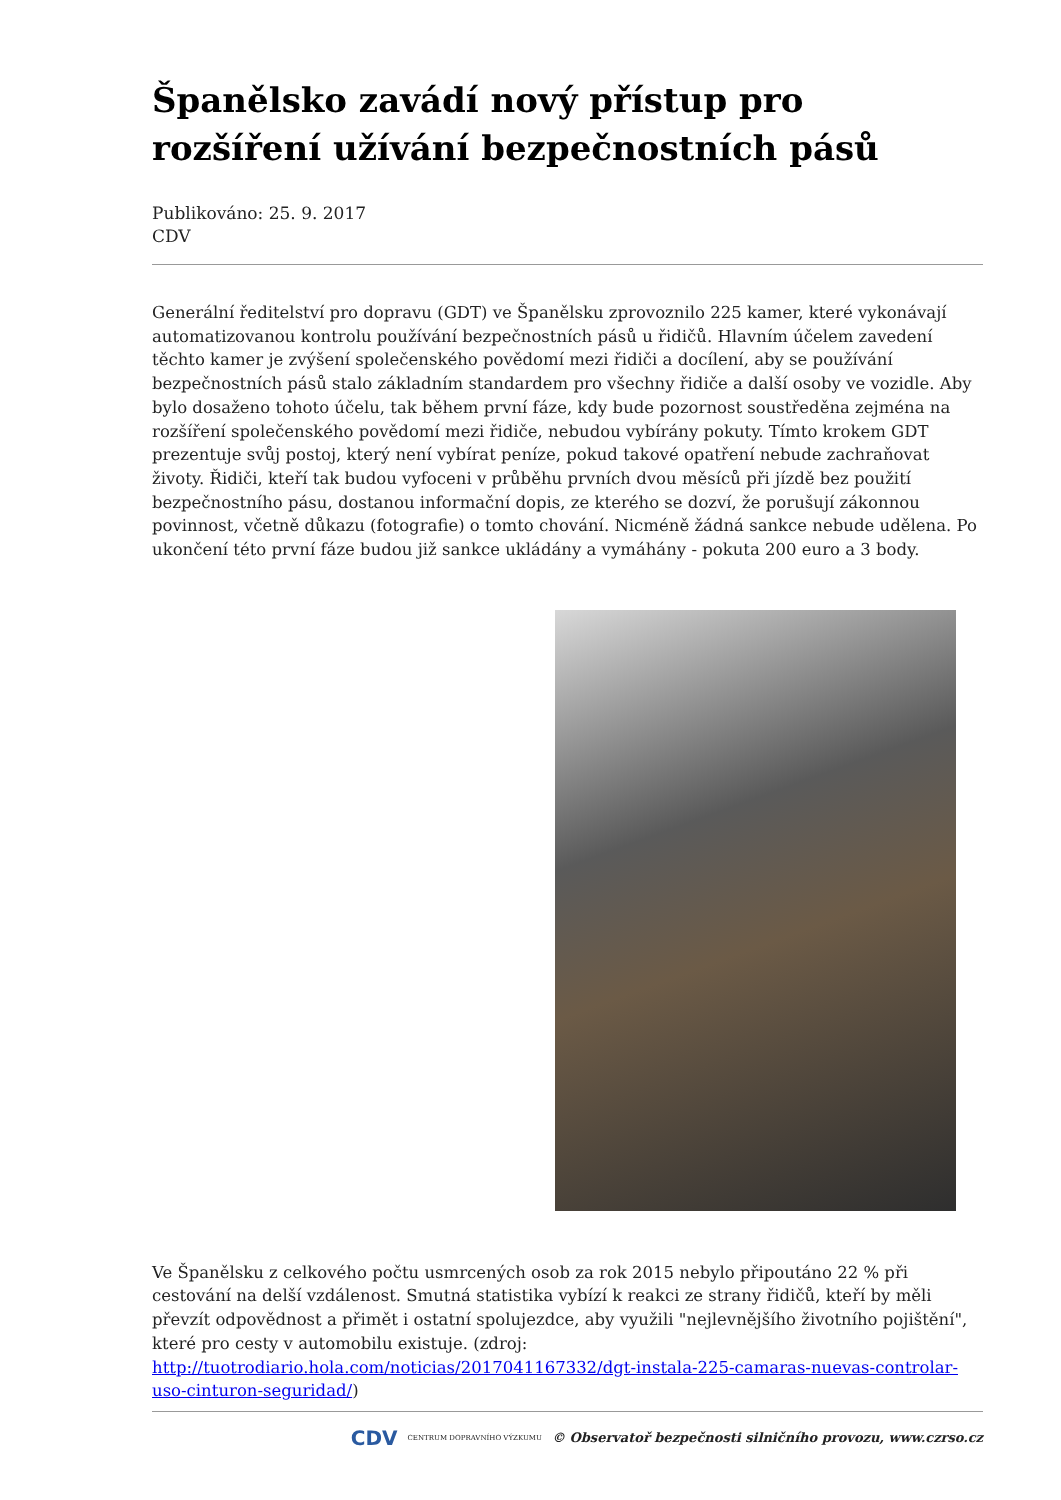Španělsko zavádí nový přístup pro rozšíření užívání bezpečnostních pásů
Publikováno: 25. 9. 2017
CDV
Generální ředitelství pro dopravu (GDT) ve Španělsku zprovoznilo 225 kamer, které vykonávají automatizovanou kontrolu používání bezpečnostních pásů u řidičů. Hlavním účelem zavedení těchto kamer je zvýšení společenského povědomí mezi řidiči a docílení, aby se používání bezpečnostních pásů stalo základním standardem pro všechny řidiče a další osoby ve vozidle. Aby bylo dosaženo tohoto účelu, tak během první fáze, kdy bude pozornost soustředěna zejména na rozšíření společenského povědomí mezi řidiče, nebudou vybírány pokuty. Tímto krokem GDT prezentuje svůj postoj, který není vybírat peníze, pokud takové opatření nebude zachraňovat životy. Řidiči, kteří tak budou vyfoceni v průběhu prvních dvou měsíců při jízdě bez použití bezpečnostního pásu, dostanou informační dopis, ze kterého se dozví, že porušují zákonnou povinnost, včetně důkazu (fotografie) o tomto chování. Nicméně žádná sankce nebude udělena. Po ukončení této první fáze budou již sankce ukládány a vymáhány - pokuta 200 euro a 3 body.
Ve Španělsku z celkového počtu usmrcených osob za rok 2015 nebylo připoutáno 22 % při cestování na delší vzdálenost. Smutná statistika vybízí k reakci ze strany řidičů, kteří by měli převzít odpovědnost a přimět i ostatní spolujezdce, aby využili "nejlevnějšího životního pojištění", které pro cesty v automobilu existuje. (zdroj: http://tuotrodiario.hola.com/noticias/2017041167332/dgt-instala-225-camaras-nuevas-controlar-uso-cinturon-seguridad/)
CDV CENTRUM DOPRAVNÍHO VÝZKUMU © Observatoř bezpečnosti silničního provozu, www.czrso.cz